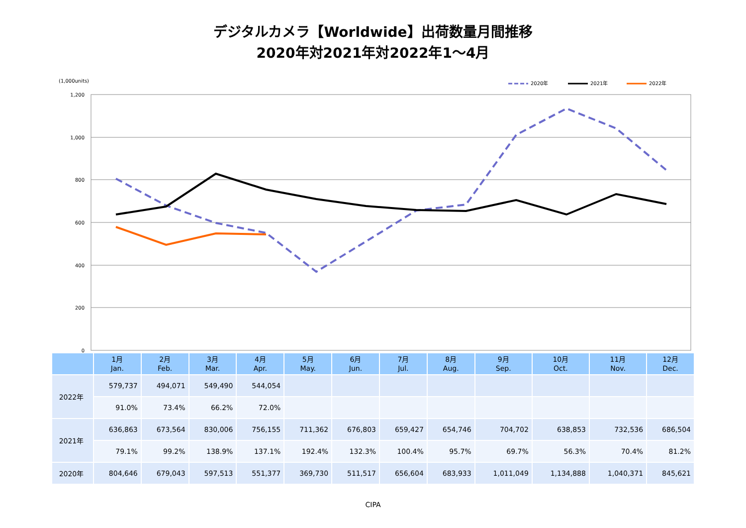デジタルカメラ【Worldwide】出荷数量月間推移
2020年対2021年対2022年1～4月
(1,000units)
2020年
2021年
2022年
1,200
1,000
800
600
400
200
0
| | 1月 Jan. | 2月 Feb. | 3月 Mar. | 4月 Apr. | 5月 May. | 6月 Jun. | 7月 Jul. | 8月 Aug. | 9月 Sep. | 10月 Oct. | 11月 Nov. | 12月 Dec. |
| --- | --- | --- | --- | --- | --- | --- | --- | --- | --- | --- | --- | --- |
| 2022年 | 579,737 | 494,071 | 549,490 | 544,054 | | | | | | | | |
| | 91.0% | 73.4% | 66.2% | 72.0% | | | | | | | | |
| 2021年 | 636,863 | 673,564 | 830,006 | 756,155 | 711,362 | 676,803 | 659,427 | 654,746 | 704,702 | 638,853 | 732,536 | 686,504 |
| | 79.1% | 99.2% | 138.9% | 137.1% | 192.4% | 132.3% | 100.4% | 95.7% | 69.7% | 56.3% | 70.4% | 81.2% |
| 2020年 | 804,646 | 679,043 | 597,513 | 551,377 | 369,730 | 511,517 | 656,604 | 683,933 | 1,011,049 | 1,134,888 | 1,040,371 | 845,621 |
CIPA